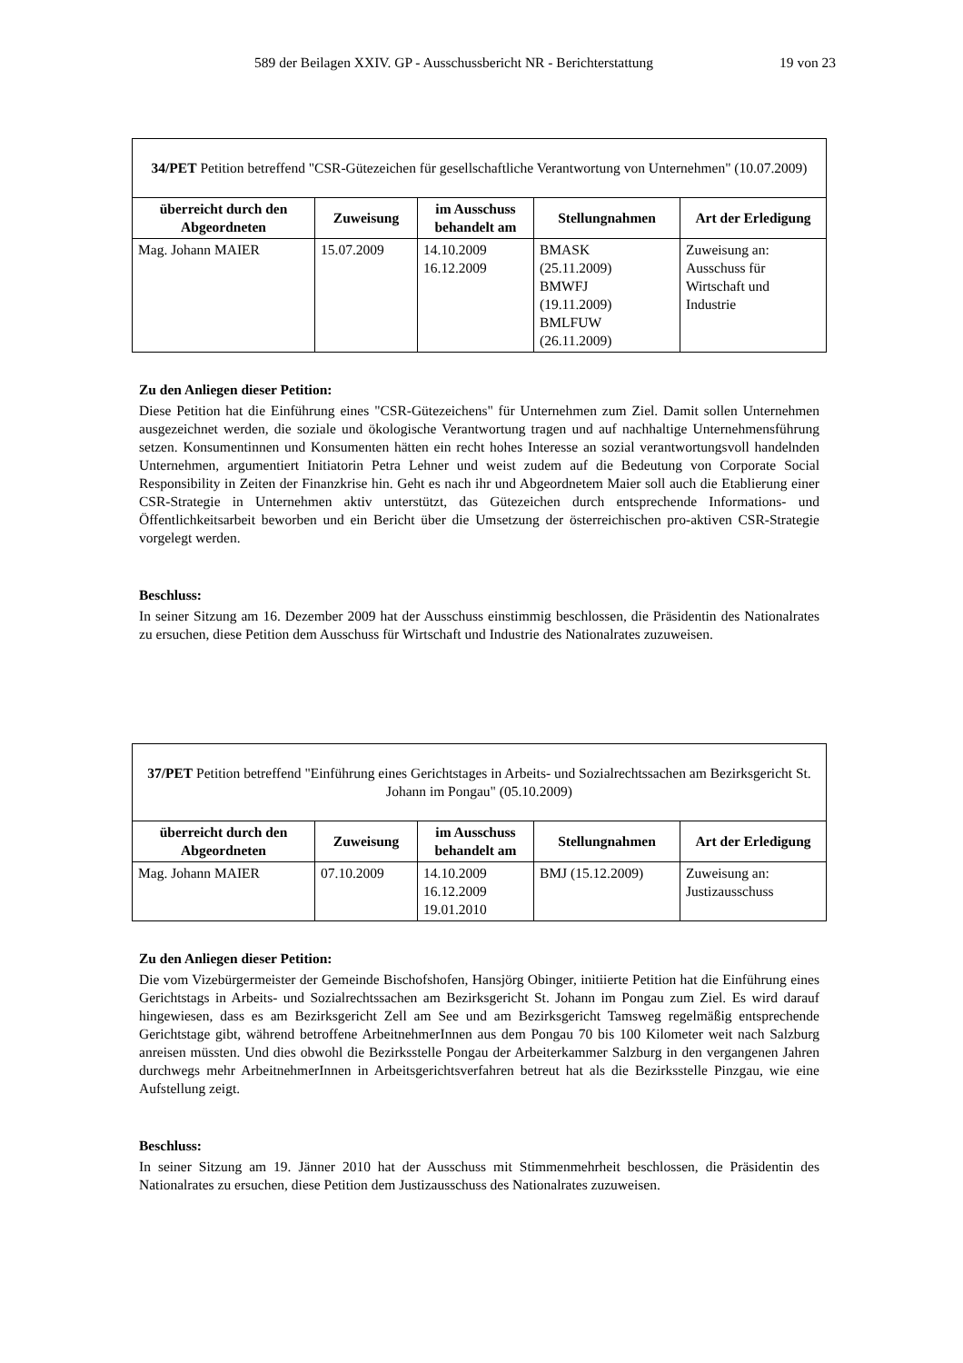589 der Beilagen XXIV. GP - Ausschussbericht NR - Berichterstattung 19 von 23
| 34/PET Petition betreffend "CSR-Gütezeichen für gesellschaftliche Verantwortung von Unternehmen" (10.07.2009) | | | | |
| überreicht durch den Abgeordneten | Zuweisung | im Ausschuss behandelt am | Stellungnahmen | Art der Erledigung |
| Mag. Johann MAIER | 15.07.2009 | 14.10.2009 16.12.2009 | BMASK (25.11.2009) BMWFJ (19.11.2009) BMLFUW (26.11.2009) | Zuweisung an: Ausschuss für Wirtschaft und Industrie |
Zu den Anliegen dieser Petition:
Diese Petition hat die Einführung eines "CSR-Gütezeichens" für Unternehmen zum Ziel. Damit sollen Unternehmen ausgezeichnet werden, die soziale und ökologische Verantwortung tragen und auf nachhaltige Unternehmensführung setzen. Konsumentinnen und Konsumenten hätten ein recht hohes Interesse an sozial verantwortungsvoll handelnden Unternehmen, argumentiert Initiatorin Petra Lehner und weist zudem auf die Bedeutung von Corporate Social Responsibility in Zeiten der Finanzkrise hin. Geht es nach ihr und Abgeordnetem Maier soll auch die Etablierung einer CSR-Strategie in Unternehmen aktiv unterstützt, das Gütezeichen durch entsprechende Informations- und Öffentlichkeitsarbeit beworben und ein Bericht über die Umsetzung der österreichischen pro-aktiven CSR-Strategie vorgelegt werden.
Beschluss:
In seiner Sitzung am 16. Dezember 2009 hat der Ausschuss einstimmig beschlossen, die Präsidentin des Nationalrates zu ersuchen, diese Petition dem Ausschuss für Wirtschaft und Industrie des Nationalrates zuzuweisen.
| 37/PET Petition betreffend "Einführung eines Gerichtstages in Arbeits- und Sozialrechtssachen am Bezirksgericht St. Johann im Pongau" (05.10.2009) | | | | |
| überreicht durch den Abgeordneten | Zuweisung | im Ausschuss behandelt am | Stellungnahmen | Art der Erledigung |
| Mag. Johann MAIER | 07.10.2009 | 14.10.2009 16.12.2009 19.01.2010 | BMJ (15.12.2009) | Zuweisung an: Justizausschuss |
Zu den Anliegen dieser Petition:
Die vom Vizebürgermeister der Gemeinde Bischofshofen, Hansjörg Obinger, initiierte Petition hat die Einführung eines Gerichtstags in Arbeits- und Sozialrechtssachen am Bezirksgericht St. Johann im Pongau zum Ziel. Es wird darauf hingewiesen, dass es am Bezirksgericht Zell am See und am Bezirksgericht Tamsweg regelmäßig entsprechende Gerichtstage gibt, während betroffene ArbeitnehmerInnen aus dem Pongau 70 bis 100 Kilometer weit nach Salzburg anreisen müssten. Und dies obwohl die Bezirksstelle Pongau der Arbeiterkammer Salzburg in den vergangenen Jahren durchwegs mehr ArbeitnehmerInnen in Arbeitsgerichtsverfahren betreut hat als die Bezirksstelle Pinzgau, wie eine Aufstellung zeigt.
Beschluss:
In seiner Sitzung am 19. Jänner 2010 hat der Ausschuss mit Stimmenmehrheit beschlossen, die Präsidentin des Nationalrates zu ersuchen, diese Petition dem Justizausschuss des Nationalrates zuzuweisen.